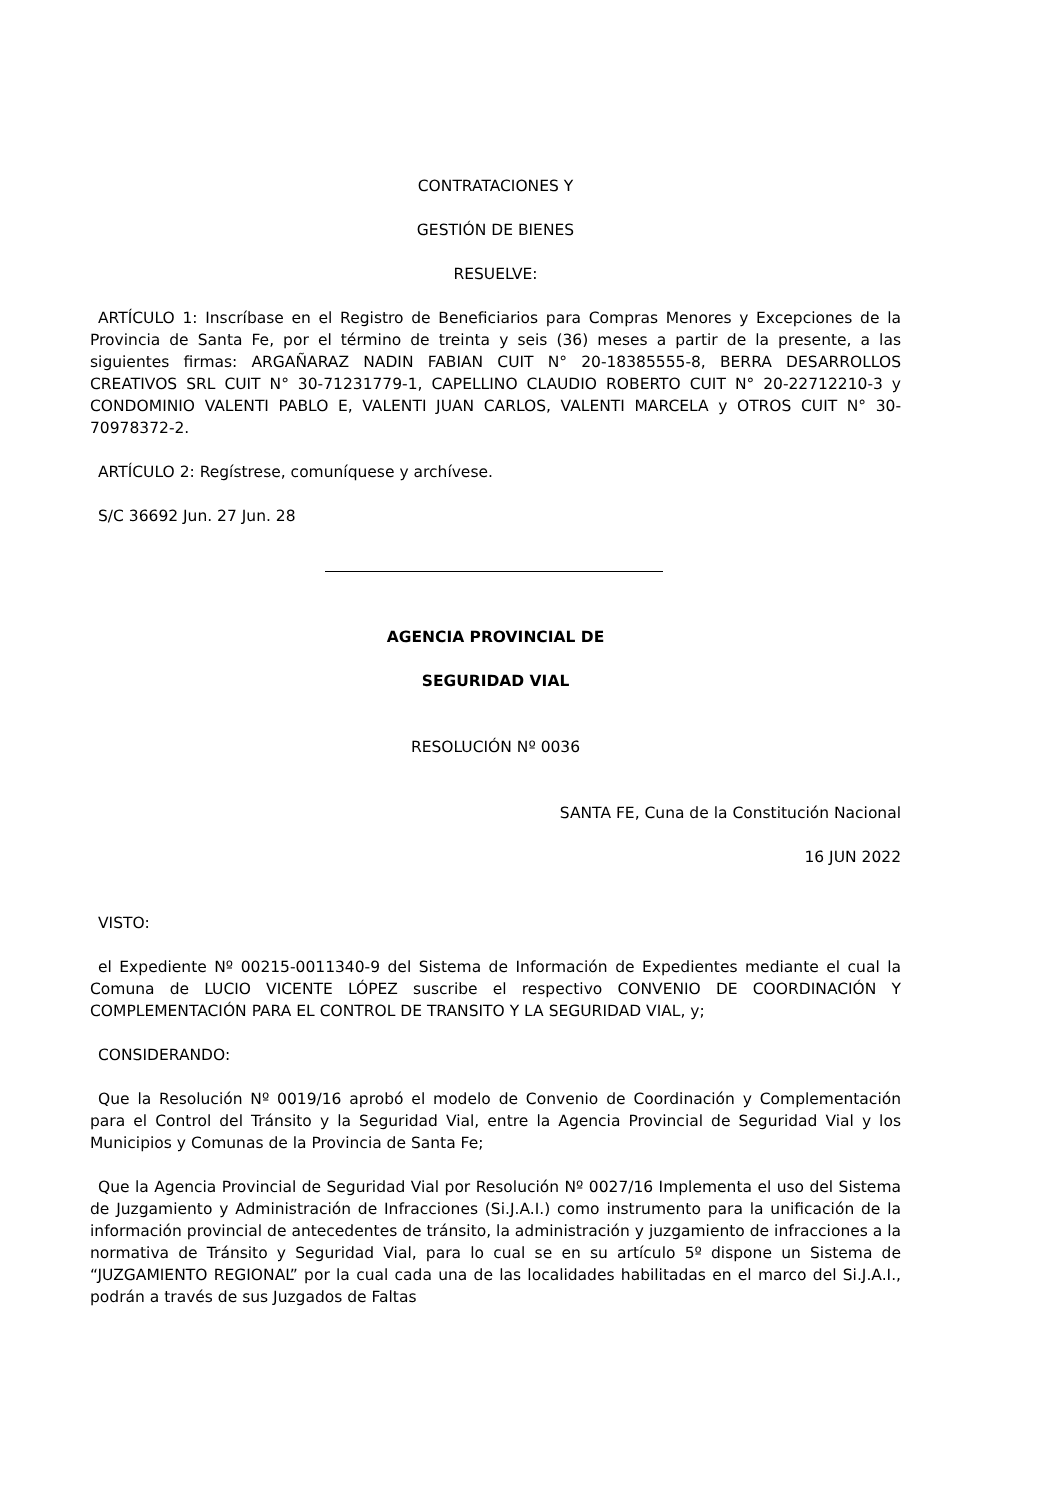CONTRATACIONES Y
GESTIÓN DE BIENES
RESUELVE:
ARTÍCULO 1: Inscríbase en el Registro de Beneficiarios para Compras Menores y Excepciones de la Provincia de Santa Fe, por el término de treinta y seis (36) meses a partir de la presente, a las siguientes firmas: ARGAÑARAZ NADIN FABIAN CUIT N° 20-18385555-8, BERRA DESARROLLOS CREATIVOS SRL CUIT N° 30-71231779-1, CAPELLINO CLAUDIO ROBERTO CUIT N° 20-22712210-3 y CONDOMINIO VALENTI PABLO E, VALENTI JUAN CARLOS, VALENTI MARCELA y OTROS CUIT N° 30-70978372-2.
ARTÍCULO 2: Regístrese, comuníquese y archívese.
S/C 36692 Jun. 27 Jun. 28
AGENCIA PROVINCIAL DE
SEGURIDAD VIAL
RESOLUCIÓN Nº 0036
SANTA FE, Cuna de la Constitución Nacional
16 JUN 2022
VISTO:
el Expediente Nº 00215-0011340-9 del Sistema de Información de Expedientes mediante el cual la Comuna de LUCIO VICENTE LÓPEZ suscribe el respectivo CONVENIO DE COORDINACIÓN Y COMPLEMENTACIÓN PARA EL CONTROL DE TRANSITO Y LA SEGURIDAD VIAL, y;
CONSIDERANDO:
Que la Resolución Nº 0019/16 aprobó el modelo de Convenio de Coordinación y Complementación para el Control del Tránsito y la Seguridad Vial, entre la Agencia Provincial de Seguridad Vial y los Municipios y Comunas de la Provincia de Santa Fe;
Que la Agencia Provincial de Seguridad Vial por Resolución Nº 0027/16 Implementa el uso del Sistema de Juzgamiento y Administración de Infracciones (Si.J.A.I.) como instrumento para la unificación de la información provincial de antecedentes de tránsito, la administración y juzgamiento de infracciones a la normativa de Tránsito y Seguridad Vial, para lo cual se en su artículo 5º dispone un Sistema de “JUZGAMIENTO REGIONAL” por la cual cada una de las localidades habilitadas en el marco del Si.J.A.I., podrán a través de sus Juzgados de Faltas